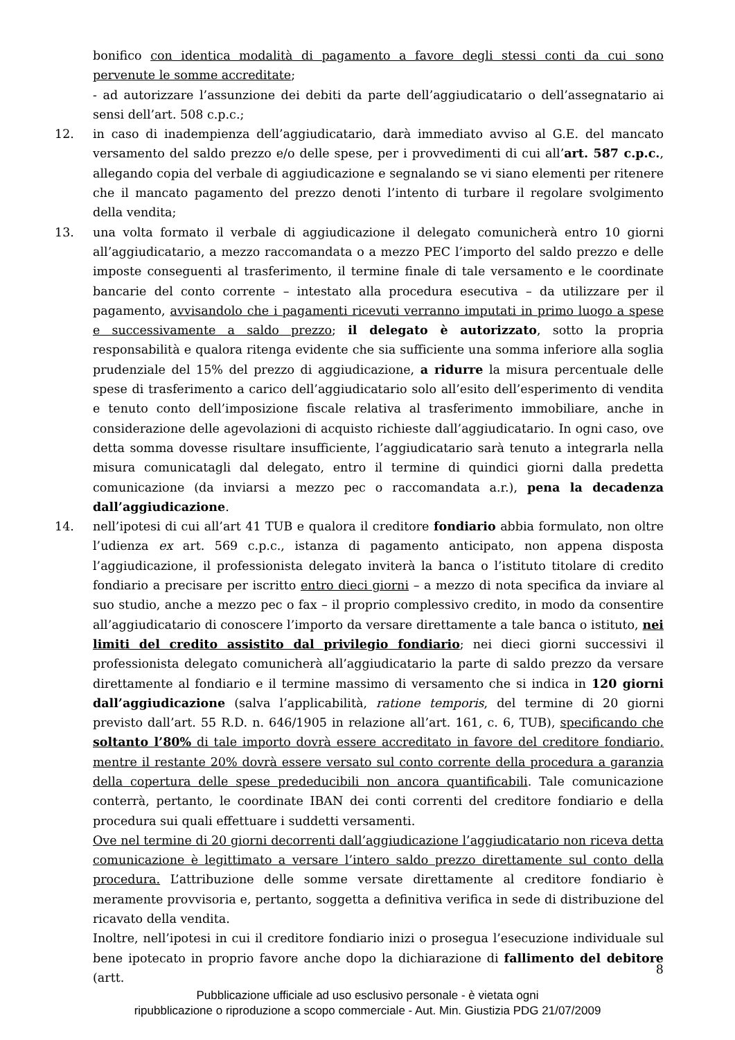bonifico con identica modalità di pagamento a favore degli stessi conti da cui sono pervenute le somme accreditate;
- ad autorizzare l’assunzione dei debiti da parte dell’aggiudicatario o dell’assegnatario ai sensi dell’art. 508 c.p.c.;
12. in caso di inadempienza dell’aggiudicatario, darà immediato avviso al G.E. del mancato versamento del saldo prezzo e/o delle spese, per i provvedimenti di cui all’art. 587 c.p.c., allegando copia del verbale di aggiudicazione e segnalando se vi siano elementi per ritenere che il mancato pagamento del prezzo denoti l’intento di turbare il regolare svolgimento della vendita;
13. una volta formato il verbale di aggiudicazione il delegato comunicherà entro 10 giorni all’aggiudicatario, a mezzo raccomandata o a mezzo PEC l’importo del saldo prezzo e delle imposte conseguenti al trasferimento, il termine finale di tale versamento e le coordinate bancarie del conto corrente – intestato alla procedura esecutiva – da utilizzare per il pagamento, avvisandolo che i pagamenti ricevuti verranno imputati in primo luogo a spese e successivamente a saldo prezzo; il delegato è autorizzato, sotto la propria responsabilità e qualora ritenga evidente che sia sufficiente una somma inferiore alla soglia prudenziale del 15% del prezzo di aggiudicazione, a ridurre la misura percentuale delle spese di trasferimento a carico dell’aggiudicatario solo all’esito dell’esperimento di vendita e tenuto conto dell’imposizione fiscale relativa al trasferimento immobiliare, anche in considerazione delle agevolazioni di acquisto richieste dall’aggiudicatario. In ogni caso, ove detta somma dovesse risultare insufficiente, l’aggiudicatario sarà tenuto a integrarla nella misura comunicatagli dal delegato, entro il termine di quindici giorni dalla predetta comunicazione (da inviarsi a mezzo pec o raccomandata a.r.), pena la decadenza dall’aggiudicazione.
14. nell’ipotesi di cui all’art 41 TUB e qualora il creditore fondiario abbia formulato, non oltre l’udienza ex art. 569 c.p.c., istanza di pagamento anticipato, non appena disposta l’aggiudicazione, il professionista delegato inviterà la banca o l’istituto titolare di credito fondiario a precisare per iscritto entro dieci giorni – a mezzo di nota specifica da inviare al suo studio, anche a mezzo pec o fax – il proprio complessivo credito, in modo da consentire all’aggiudicatario di conoscere l’importo da versare direttamente a tale banca o istituto, nei limiti del credito assistito dal privilegio fondiario; nei dieci giorni successivi il professionista delegato comunicherà all’aggiudicatario la parte di saldo prezzo da versare direttamente al fondiario e il termine massimo di versamento che si indica in 120 giorni dall’aggiudicazione (salva l’applicabilità, ratione temporis, del termine di 20 giorni previsto dall’art. 55 R.D. n. 646/1905 in relazione all’art. 161, c. 6, TUB), specificando che soltanto l’80% di tale importo dovrà essere accreditato in favore del creditore fondiario, mentre il restante 20% dovrà essere versato sul conto corrente della procedura a garanzia della copertura delle spese prededucibili non ancora quantificabili. Tale comunicazione conterrà, pertanto, le coordinate IBAN dei conti correnti del creditore fondiario e della procedura sui quali effettuare i suddetti versamenti.
Ove nel termine di 20 giorni decorrenti dall’aggiudicazione l’aggiudicatario non riceva detta comunicazione è legittimato a versare l’intero saldo prezzo direttamente sul conto della procedura. L’attribuzione delle somme versate direttamente al creditore fondiario è meramente provvisoria e, pertanto, soggetta a definitiva verifica in sede di distribuzione del ricavato della vendita.
Inoltre, nell’ipotesi in cui il creditore fondiario inizi o prosegua l’esecuzione individuale sul bene ipotecato in proprio favore anche dopo la dichiarazione di fallimento del debitore (artt.
8
Pubblicazione ufficiale ad uso esclusivo personale - è vietata ogni
ripubblicazione o riproduzione a scopo commerciale - Aut. Min. Giustizia PDG 21/07/2009